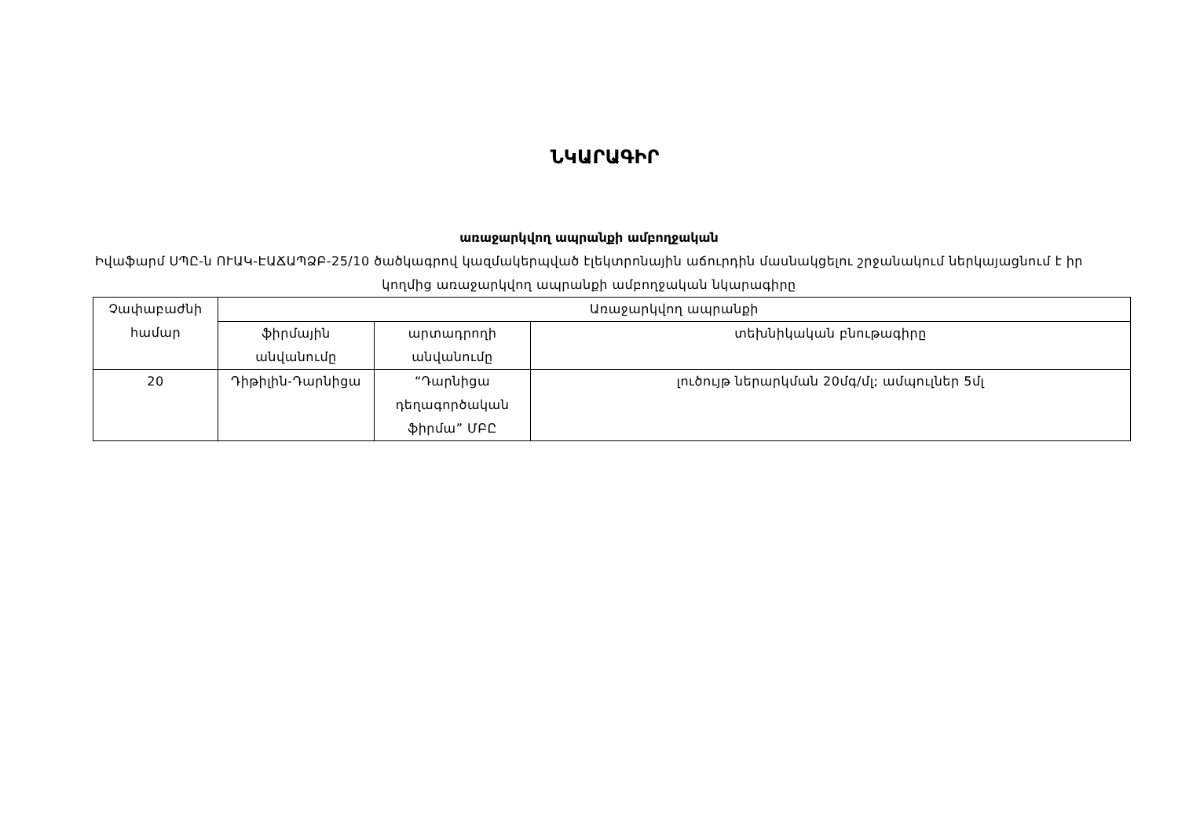ՆԿԱՐԱԳԻՐ
առաջարկվող ապրանքի ամբողջական
Իվաֆարմ ՍՊԸ-ն ՈՒԱԿ-ԷԱՃԱՊՁԲ-25/10 ծածկագրով կազմակերպված էլեկտրոնային աճուրդին մասնակցելու շրջանակում ներկայացնում է իր կողմից առաջարկվող ապրանքի ամբողջական նկարագիրը
| Չափաբաժնի համար | Առաջարկվող ապրանքի | | |
| --- | --- | --- | --- |
| | ֆիրմային անվանումը | արտադրողի անվանումը | տեխնիկական բնութագիրը |
| 20 | Դիթիլին-Դարնիցա | “Դարնիցա դեղագործական ֆիրմա” ՄԲԸ | լուծույթ ներարկման 20մգ/մլ; ամպուլներ 5մլ |